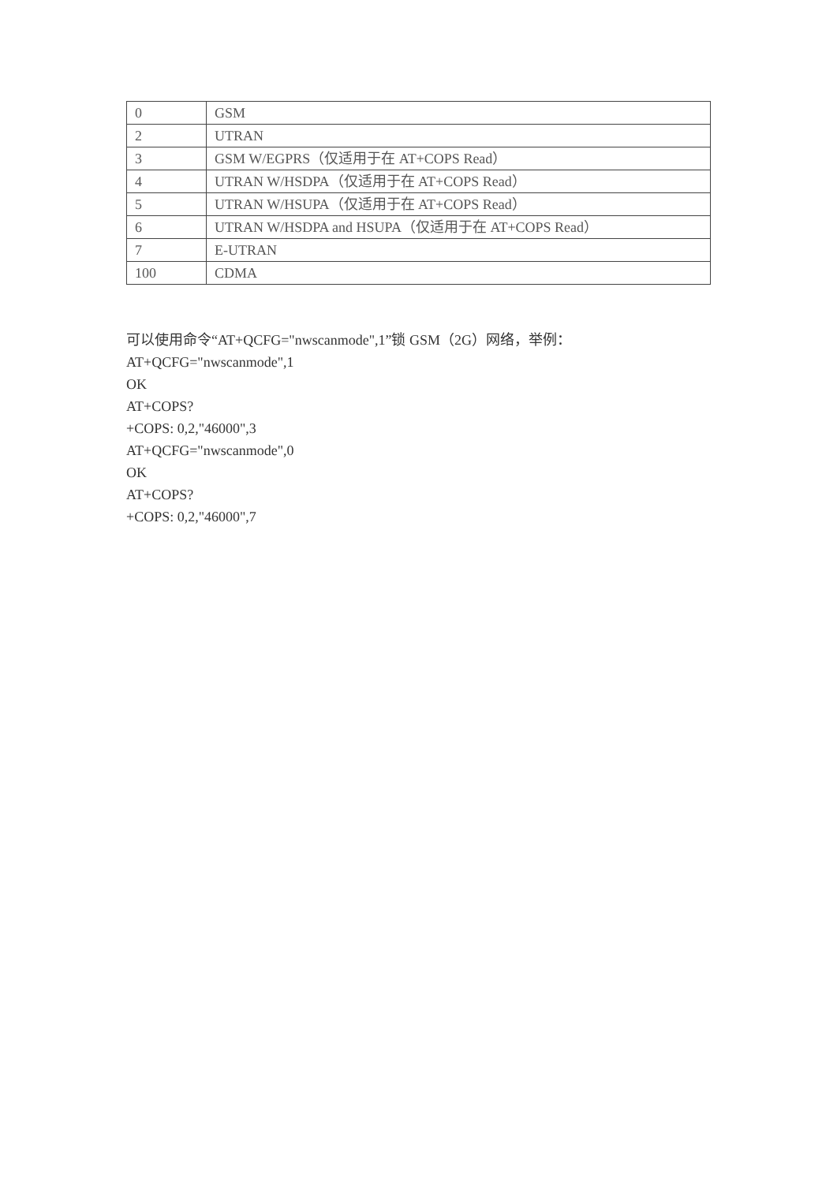| 0 | GSM |
| 2 | UTRAN |
| 3 | GSM W/EGPRS（仅适用于在 AT+COPS Read） |
| 4 | UTRAN W/HSDPA（仅适用于在 AT+COPS Read） |
| 5 | UTRAN W/HSUPA（仅适用于在 AT+COPS Read） |
| 6 | UTRAN W/HSDPA and HSUPA（仅适用于在 AT+COPS Read） |
| 7 | E-UTRAN |
| 100 | CDMA |
可以使用命令“AT+QCFG="nwscanmode",1”锁 GSM（2G）网络，举例：
AT+QCFG="nwscanmode",1
OK
AT+COPS?
+COPS: 0,2,"46000",3
AT+QCFG="nwscanmode",0
OK
AT+COPS?
+COPS: 0,2,"46000",7